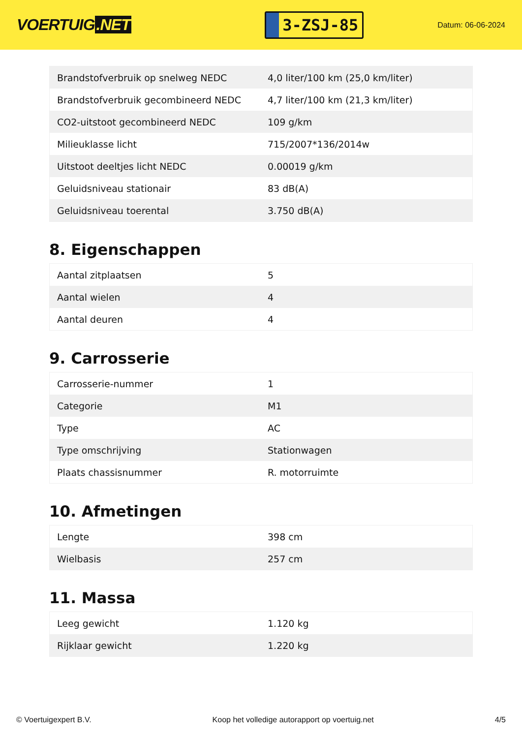VOERTUIG.NET
3-ZSJ-85
Datum: 06-06-2024
| Brandstofverbruik op snelweg NEDC | 4,0 liter/100 km (25,0 km/liter) |
| Brandstofverbruik gecombineerd NEDC | 4,7 liter/100 km (21,3 km/liter) |
| CO2-uitstoot gecombineerd NEDC | 109 g/km |
| Milieuklasse licht | 715/2007*136/2014w |
| Uitstoot deeltjes licht NEDC | 0.00019 g/km |
| Geluidsniveau stationair | 83 dB(A) |
| Geluidsniveau toerental | 3.750 dB(A) |
8. Eigenschappen
| Aantal zitplaatsen | 5 |
| Aantal wielen | 4 |
| Aantal deuren | 4 |
9. Carrosserie
| Carrosserie-nummer | 1 |
| Categorie | M1 |
| Type | AC |
| Type omschrijving | Stationwagen |
| Plaats chassisnummer | R. motorruimte |
10. Afmetingen
| Lengte | 398 cm |
| Wielbasis | 257 cm |
11. Massa
| Leeg gewicht | 1.120 kg |
| Rijklaar gewicht | 1.220 kg |
© Voertuigexpert B.V. Koop het volledige autorapport op voertuig.net 4/5